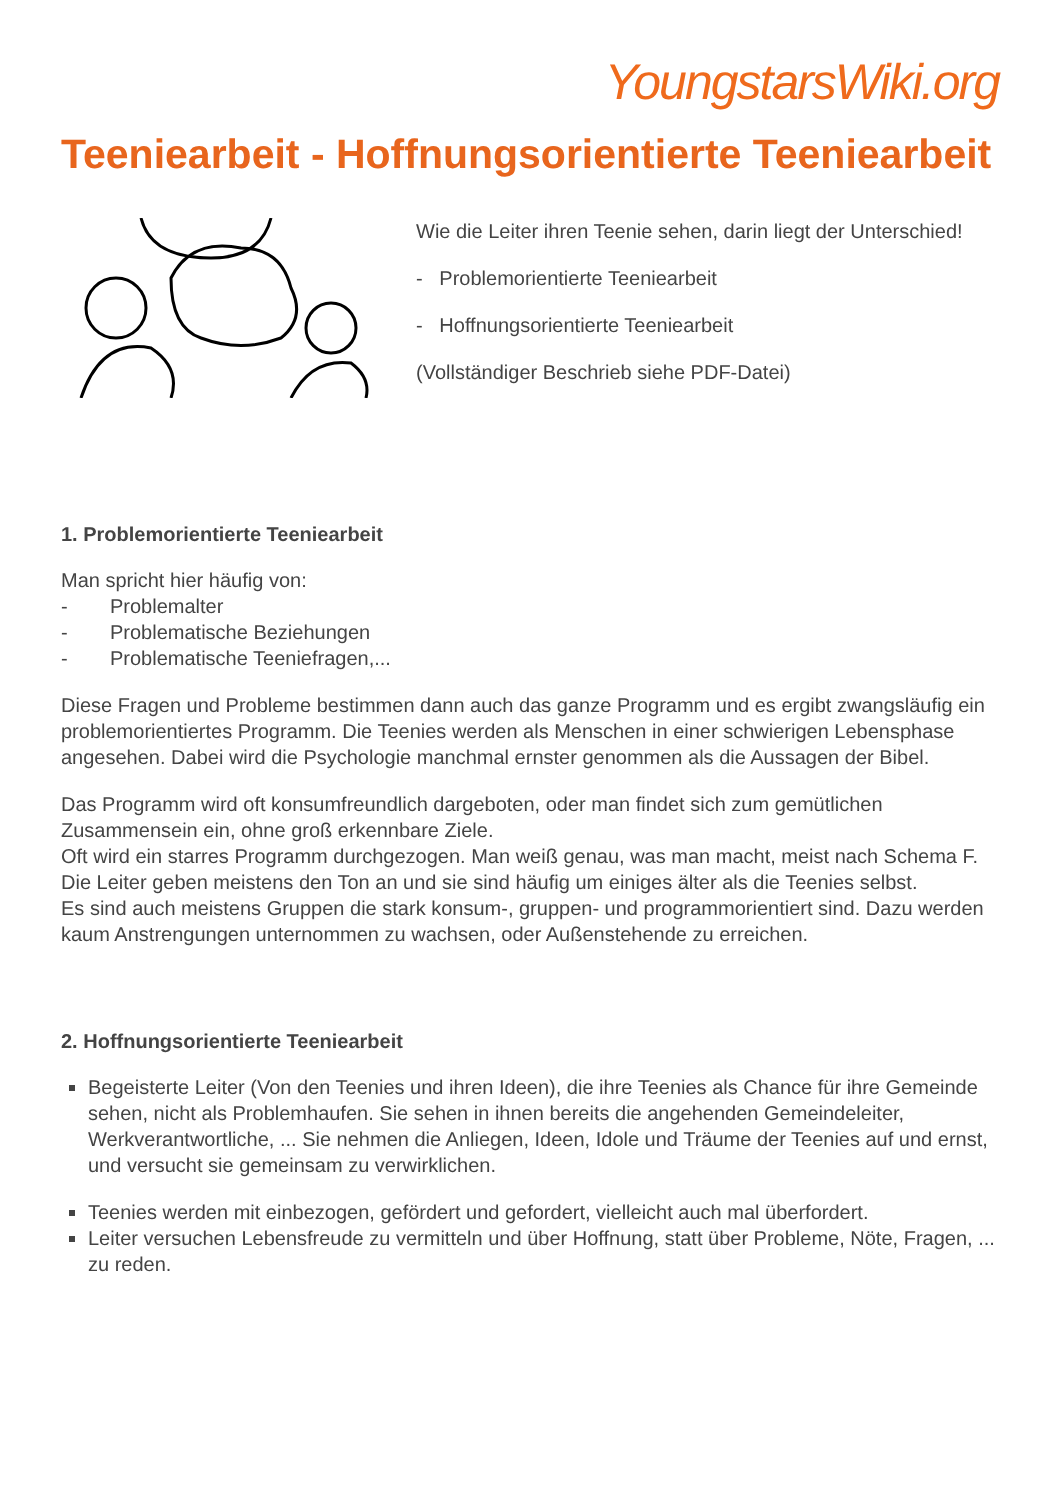YoungstarsWiki.org
Teeniearbeit - Hoffnungsorientierte Teeniearbeit
Wie die Leiter ihren Teenie sehen, darin liegt der Unterschied!
- Problemorientierte Teeniearbeit
- Hoffnungsorientierte Teeniearbeit
(Vollständiger Beschrieb siehe PDF-Datei)
1. Problemorientierte Teeniearbeit
Man spricht hier häufig von:
- Problemalter
- Problematische Beziehungen
- Problematische Teeniefragen,...
Diese Fragen und Probleme bestimmen dann auch das ganze Programm und es ergibt zwangsläufig ein problemorientiertes Programm. Die Teenies werden als Menschen in einer schwierigen Lebensphase angesehen. Dabei wird die Psychologie manchmal ernster genommen als die Aussagen der Bibel.
Das Programm wird oft konsumfreundlich dargeboten, oder man findet sich zum gemütlichen Zusammensein ein, ohne groß erkennbare Ziele.
Oft wird ein starres Programm durchgezogen. Man weiß genau, was man macht, meist nach Schema F. Die Leiter geben meistens den Ton an und sie sind häufig um einiges älter als die Teenies selbst.
Es sind auch meistens Gruppen die stark konsum-, gruppen- und programmorientiert sind. Dazu werden kaum Anstrengungen unternommen zu wachsen, oder Außenstehende zu erreichen.
2. Hoffnungsorientierte Teeniearbeit
Begeisterte Leiter (Von den Teenies und ihren Ideen), die ihre Teenies als Chance für ihre Gemeinde sehen, nicht als Problemhaufen. Sie sehen in ihnen bereits die angehenden Gemeindeleiter, Werkverantwortliche, ... Sie nehmen die Anliegen, Ideen, Idole und Träume der Teenies auf und ernst, und versucht sie gemeinsam zu verwirklichen.
Teenies werden mit einbezogen, gefördert und gefordert, vielleicht auch mal überfordert.
Leiter versuchen Lebensfreude zu vermitteln und über Hoffnung, statt über Probleme, Nöte, Fragen, ... zu reden.